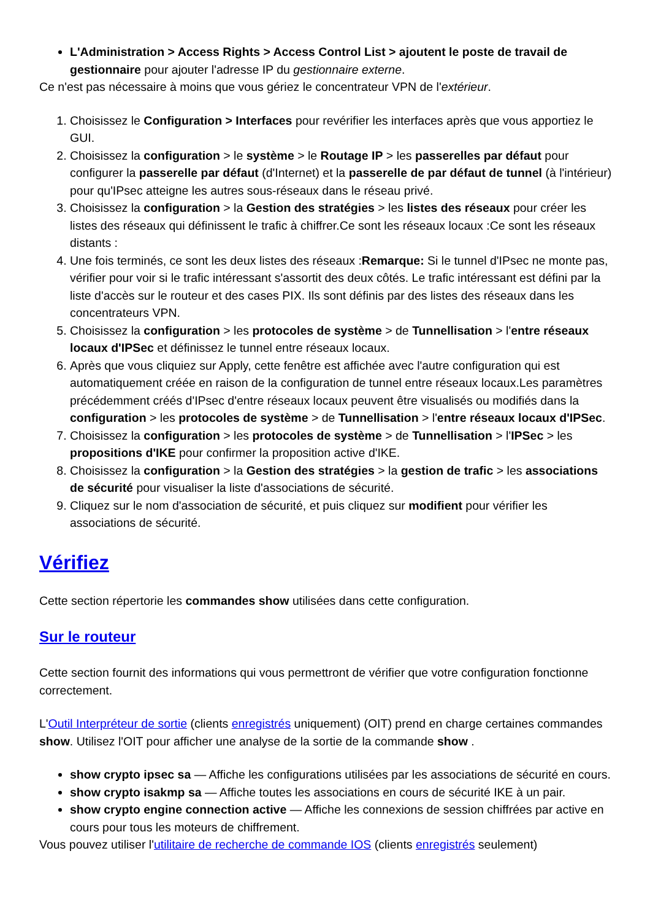L'Administration > Access Rights > Access Control List > ajoutent le poste de travail de gestionnaire pour ajouter l'adresse IP du gestionnaire externe.
Ce n'est pas nécessaire à moins que vous gériez le concentrateur VPN de l'extérieur.
1. Choisissez le Configuration > Interfaces pour revérifier les interfaces après que vous apportiez le GUI.
2. Choisissez la configuration > le système > le Routage IP > les passerelles par défaut pour configurer la passerelle par défaut (d'Internet) et la passerelle de par défaut de tunnel (à l'intérieur) pour qu'IPsec atteigne les autres sous-réseaux dans le réseau privé.
3. Choisissez la configuration > la Gestion des stratégies > les listes des réseaux pour créer les listes des réseaux qui définissent le trafic à chiffrer.Ce sont les réseaux locaux :Ce sont les réseaux distants :
4. Une fois terminés, ce sont les deux listes des réseaux :Remarque: Si le tunnel d'IPsec ne monte pas, vérifier pour voir si le trafic intéressant s'assortit des deux côtés. Le trafic intéressant est défini par la liste d'accès sur le routeur et des cases PIX. Ils sont définis par des listes des réseaux dans les concentrateurs VPN.
5. Choisissez la configuration > les protocoles de système > de Tunnellisation > l'entre réseaux locaux d'IPSec et définissez le tunnel entre réseaux locaux.
6. Après que vous cliquiez sur Apply, cette fenêtre est affichée avec l'autre configuration qui est automatiquement créée en raison de la configuration de tunnel entre réseaux locaux.Les paramètres précédemment créés d'IPsec d'entre réseaux locaux peuvent être visualisés ou modifiés dans la configuration > les protocoles de système > de Tunnellisation > l'entre réseaux locaux d'IPSec.
7. Choisissez la configuration > les protocoles de système > de Tunnellisation > l'IPSec > les propositions d'IKE pour confirmer la proposition active d'IKE.
8. Choisissez la configuration > la Gestion des stratégies > la gestion de trafic > les associations de sécurité pour visualiser la liste d'associations de sécurité.
9. Cliquez sur le nom d'association de sécurité, et puis cliquez sur modifient pour vérifier les associations de sécurité.
Vérifiez
Cette section répertorie les commandes show utilisées dans cette configuration.
Sur le routeur
Cette section fournit des informations qui vous permettront de vérifier que votre configuration fonctionne correctement.
L'Outil Interpréteur de sortie (clients enregistrés uniquement) (OIT) prend en charge certaines commandes show. Utilisez l'OIT pour afficher une analyse de la sortie de la commande show .
show crypto ipsec sa — Affiche les configurations utilisées par les associations de sécurité en cours.
show crypto isakmp sa — Affiche toutes les associations en cours de sécurité IKE à un pair.
show crypto engine connection active — Affiche les connexions de session chiffrées par active en cours pour tous les moteurs de chiffrement.
Vous pouvez utiliser l'utilitaire de recherche de commande IOS (clients enregistrés seulement)